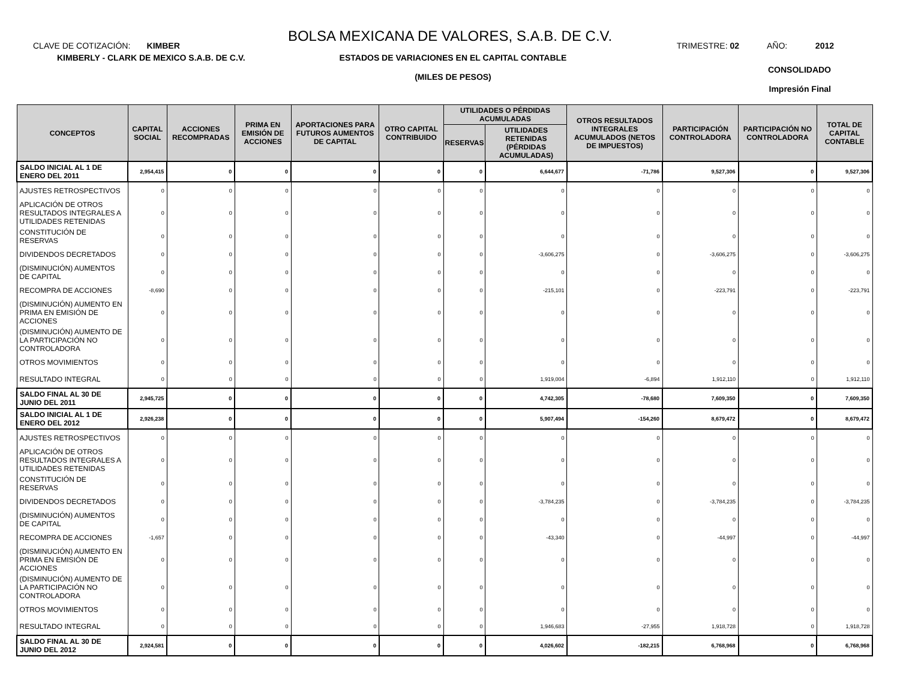BOLSA MEXICANA DE VALORES, S.A.B. DE C.V.
CLAVE DE COTIZACIÓN: KIMBER TRIMESTRE: 02 AÑO: 2012
KIMBERLY - CLARK DE MEXICO S.A.B. DE C.V.
ESTADOS DE VARIACIONES EN EL CAPITAL CONTABLE
(MILES DE PESOS)
CONSOLIDADO
Impresión Final
| CONCEPTOS | CAPITAL SOCIAL | ACCIONES RECOMPRADAS | PRIMA EN EMISIÓN DE ACCIONES | APORTACIONES PARA FUTUROS AUMENTOS DE CAPITAL | OTRO CAPITAL CONTRIBUIDO | UTILIDADES O PÉRDIDAS ACUMULADAS | | OTROS RESULTADOS INTEGRALES ACUMULADOS (NETOS DE IMPUESTOS) | PARTICIPACIÓN CONTROLADORA | PARTICIPACIÓN NO CONTROLADORA | TOTAL DE CAPITAL CONTABLE |
| --- | --- | --- | --- | --- | --- | --- | --- | --- | --- | --- | --- |
| | | | | | | RESERVAS | UTILIDADES RETENIDAS (PÉRDIDAS ACUMULADAS) | | | | |
| SALDO INICIAL AL 1 DE ENERO DEL 2011 | 2,954,415 | 0 | 0 | 0 | 0 | 0 | 6,644,677 | -71,786 | 9,527,306 | 0 | 9,527,306 |
| AJUSTES RETROSPECTIVOS | 0 | 0 | 0 | 0 | 0 | 0 | 0 | 0 | 0 | 0 | 0 |
| APLICACIÓN DE OTROS RESULTADOS INTEGRALES A UTILIDADES RETENIDAS | 0 | 0 | 0 | 0 | 0 | 0 | 0 | 0 | 0 | 0 | 0 |
| CONSTITUCIÓN DE RESERVAS | 0 | 0 | 0 | 0 | 0 | 0 | 0 | 0 | 0 | 0 | 0 |
| DIVIDENDOS DECRETADOS | 0 | 0 | 0 | 0 | 0 | 0 | -3,606,275 | 0 | -3,606,275 | 0 | -3,606,275 |
| (DISMINUCIÓN) AUMENTOS DE CAPITAL | 0 | 0 | 0 | 0 | 0 | 0 | 0 | 0 | 0 | 0 | 0 |
| RECOMPRA DE ACCIONES | -8,690 | 0 | 0 | 0 | 0 | 0 | -215,101 | 0 | -223,791 | 0 | -223,791 |
| (DISMINUCIÓN) AUMENTO EN PRIMA EN EMISIÓN DE ACCIONES | 0 | 0 | 0 | 0 | 0 | 0 | 0 | 0 | 0 | 0 | 0 |
| (DISMINUCIÓN) AUMENTO DE LA PARTICIPACIÓN NO CONTROLADORA | 0 | 0 | 0 | 0 | 0 | 0 | 0 | 0 | 0 | 0 | 0 |
| OTROS MOVIMIENTOS | 0 | 0 | 0 | 0 | 0 | 0 | 0 | 0 | 0 | 0 | 0 |
| RESULTADO INTEGRAL | 0 | 0 | 0 | 0 | 0 | 0 | 1,919,004 | -6,894 | 1,912,110 | 0 | 1,912,110 |
| SALDO FINAL AL 30 DE JUNIO DEL 2011 | 2,945,725 | 0 | 0 | 0 | 0 | 0 | 4,742,305 | -78,680 | 7,609,350 | 0 | 7,609,350 |
| SALDO INICIAL AL 1 DE ENERO DEL 2012 | 2,926,238 | 0 | 0 | 0 | 0 | 0 | 5,907,494 | -154,260 | 8,679,472 | 0 | 8,679,472 |
| AJUSTES RETROSPECTIVOS | 0 | 0 | 0 | 0 | 0 | 0 | 0 | 0 | 0 | 0 | 0 |
| APLICACIÓN DE OTROS RESULTADOS INTEGRALES A UTILIDADES RETENIDAS | 0 | 0 | 0 | 0 | 0 | 0 | 0 | 0 | 0 | 0 | 0 |
| CONSTITUCIÓN DE RESERVAS | 0 | 0 | 0 | 0 | 0 | 0 | 0 | 0 | 0 | 0 | 0 |
| DIVIDENDOS DECRETADOS | 0 | 0 | 0 | 0 | 0 | 0 | -3,784,235 | 0 | -3,784,235 | 0 | -3,784,235 |
| (DISMINUCIÓN) AUMENTOS DE CAPITAL | 0 | 0 | 0 | 0 | 0 | 0 | 0 | 0 | 0 | 0 | 0 |
| RECOMPRA DE ACCIONES | -1,657 | 0 | 0 | 0 | 0 | 0 | -43,340 | 0 | -44,997 | 0 | -44,997 |
| (DISMINUCIÓN) AUMENTO EN PRIMA EN EMISIÓN DE ACCIONES | 0 | 0 | 0 | 0 | 0 | 0 | 0 | 0 | 0 | 0 | 0 |
| (DISMINUCIÓN) AUMENTO DE LA PARTICIPACIÓN NO CONTROLADORA | 0 | 0 | 0 | 0 | 0 | 0 | 0 | 0 | 0 | 0 | 0 |
| OTROS MOVIMIENTOS | 0 | 0 | 0 | 0 | 0 | 0 | 0 | 0 | 0 | 0 | 0 |
| RESULTADO INTEGRAL | 0 | 0 | 0 | 0 | 0 | 0 | 1,946,683 | -27,955 | 1,918,728 | 0 | 1,918,728 |
| SALDO FINAL AL 30 DE JUNIO DEL 2012 | 2,924,581 | 0 | 0 | 0 | 0 | 0 | 4,026,602 | -182,215 | 6,768,968 | 0 | 6,768,968 |